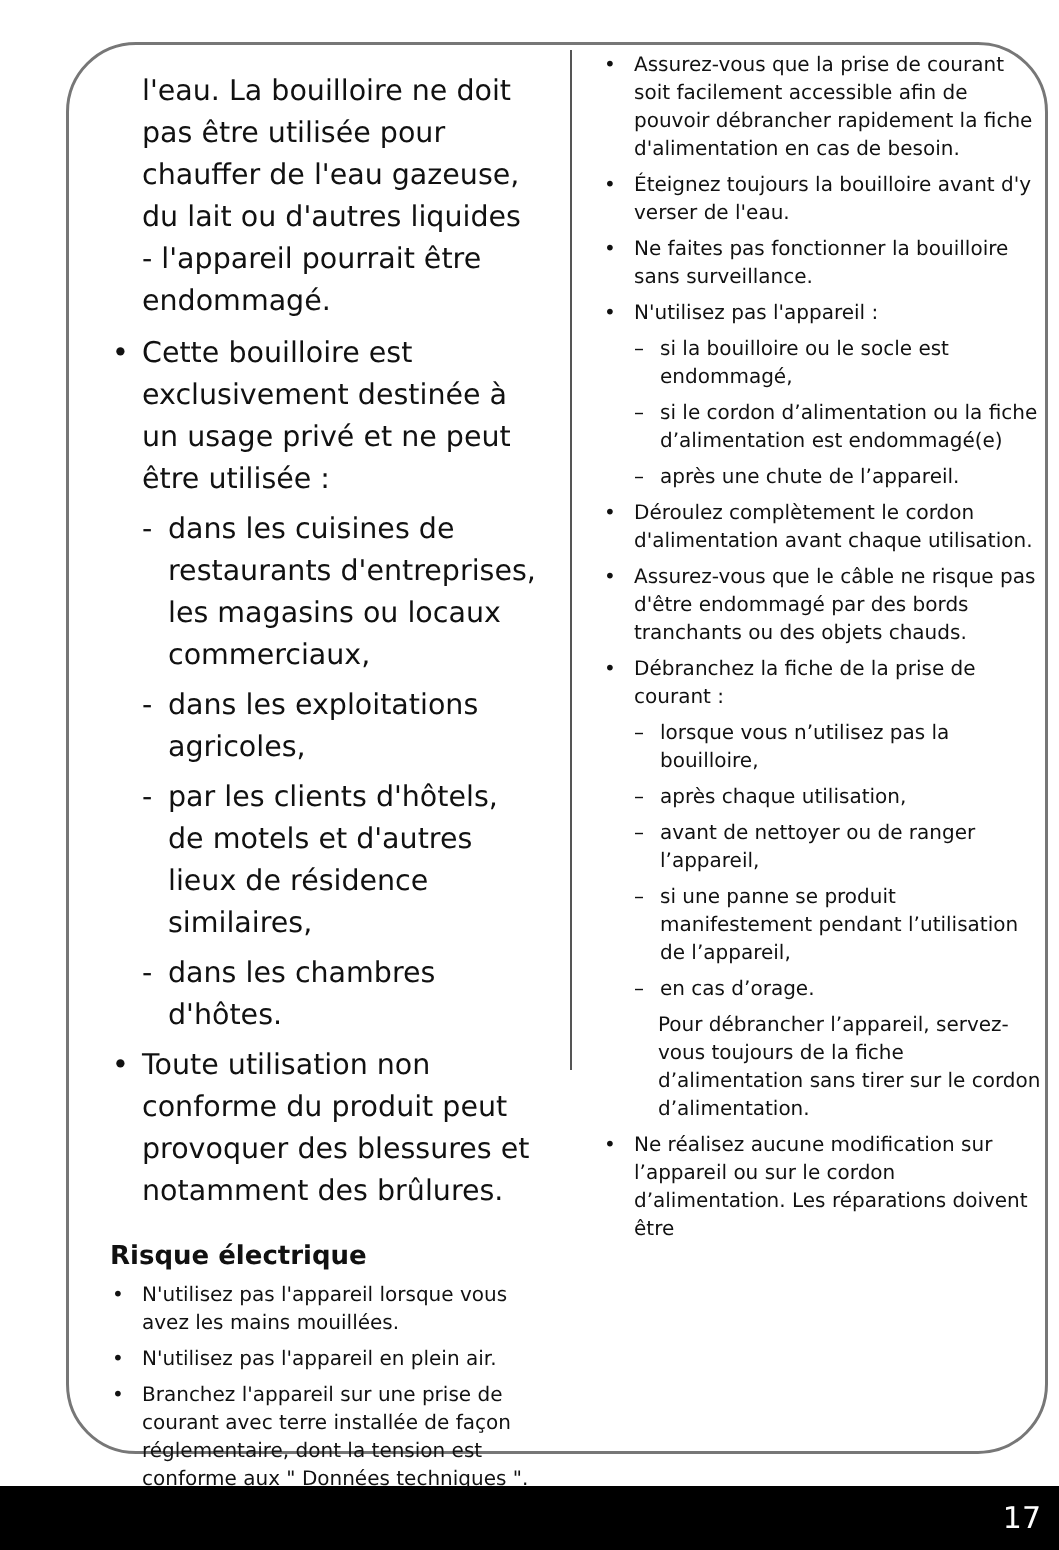l'eau. La bouilloire ne doit pas être utilisée pour chauffer de l'eau gazeuse, du lait ou d'autres liquides - l'appareil pourrait être endommagé.
• Cette bouilloire est exclusivement destinée à un usage privé et ne peut être utilisée :
- dans les cuisines de restaurants d'entreprises, les magasins ou locaux commerciaux,
- dans les exploitations agricoles,
- par les clients d'hôtels, de motels et d'autres lieux de résidence similaires,
- dans les chambres d'hôtes.
• Toute utilisation non conforme du produit peut provoquer des blessures et notamment des brûlures.
Risque électrique
• N'utilisez pas l'appareil lorsque vous avez les mains mouillées.
• N'utilisez pas l'appareil en plein air.
• Branchez l'appareil sur une prise de courant avec terre installée de façon réglementaire, dont la tension est conforme aux " Données techniques ".
• Assurez-vous que la prise de courant soit facilement accessible afin de pouvoir débrancher rapidement la fiche d'alimentation en cas de besoin.
• Éteignez toujours la bouilloire avant d'y verser de l'eau.
• Ne faites pas fonctionner la bouilloire sans surveillance.
• N'utilisez pas l'appareil :
– si la bouilloire ou le socle est endommagé,
– si le cordon d’alimentation ou la fiche d’alimentation est endommagé(e)
– après une chute de l’appareil.
• Déroulez complètement le cordon d'alimentation avant chaque utilisation.
• Assurez-vous que le câble ne risque pas d'être endommagé par des bords tranchants ou des objets chauds.
• Débranchez la fiche de la prise de courant :
– lorsque vous n’utilisez pas la bouilloire,
– après chaque utilisation,
– avant de nettoyer ou de ranger l’appareil,
– si une panne se produit manifestement pendant l’utilisation de l’appareil,
– en cas d’orage.
Pour débrancher l’appareil, servez-vous toujours de la fiche d’alimentation sans tirer sur le cordon d’alimentation.
• Ne réalisez aucune modification sur l’appareil ou sur le cordon d’alimentation. Les réparations doivent être
17